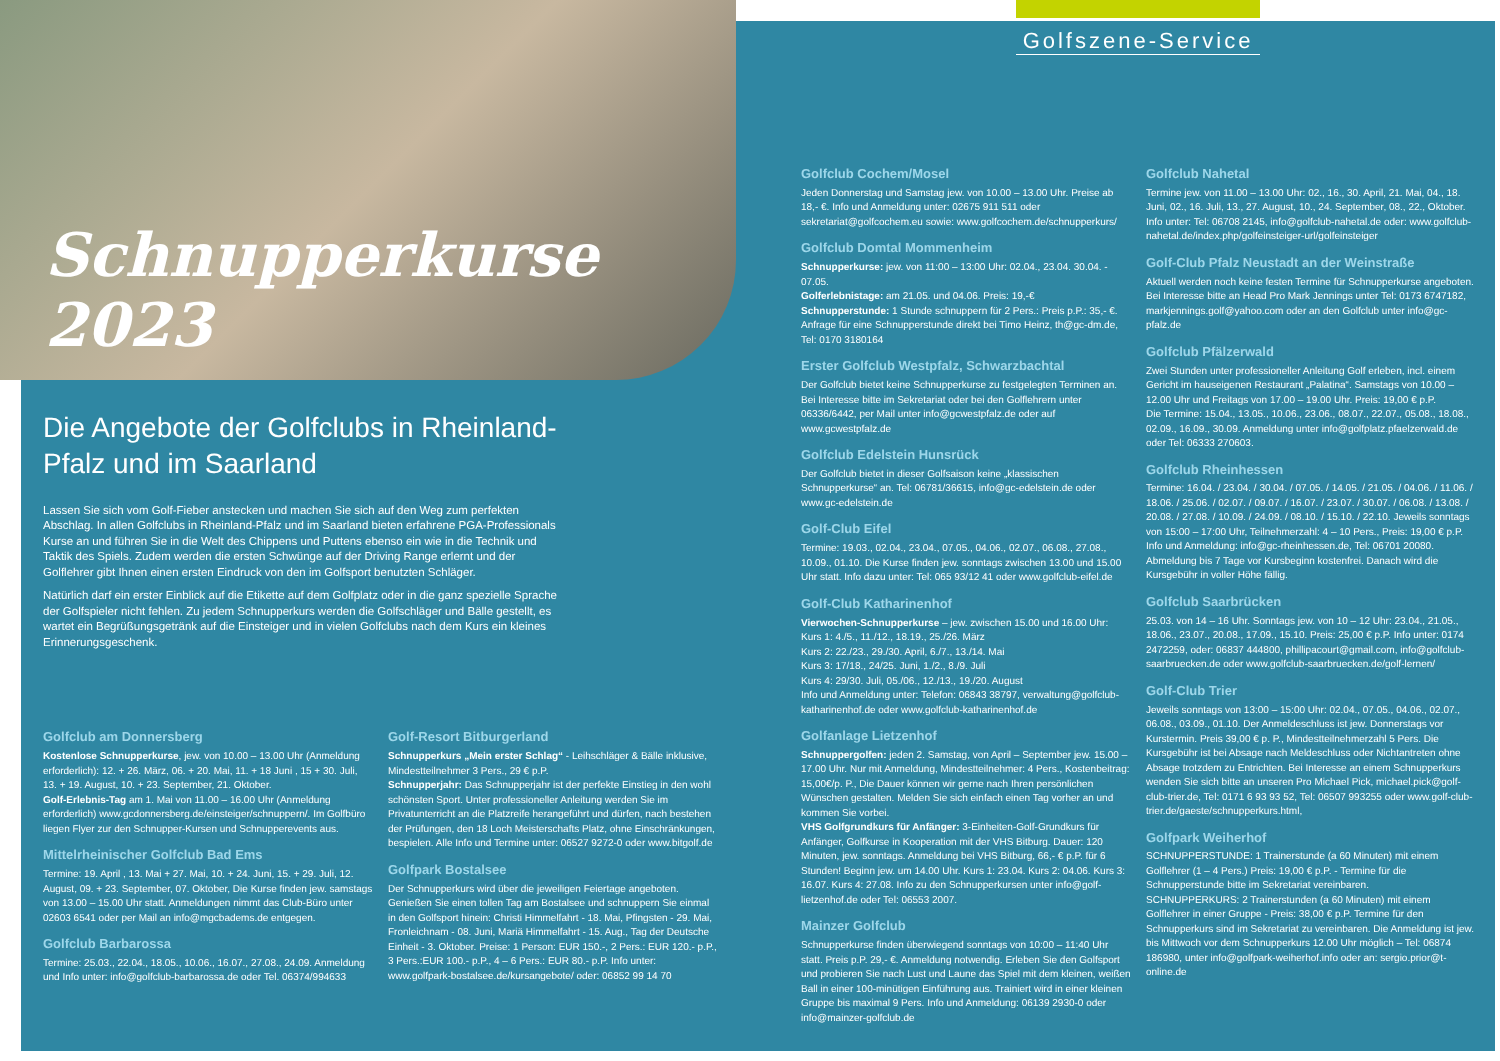Schnupperkurse 2023
Die Angebote der Golfclubs in Rheinland-Pfalz und im Saarland
Lassen Sie sich vom Golf-Fieber anstecken und machen Sie sich auf den Weg zum perfekten Abschlag. In allen Golfclubs in Rheinland-Pfalz und im Saarland bieten erfahrene PGA-Professionals Kurse an und führen Sie in die Welt des Chippens und Puttens ebenso ein wie in die Technik und Taktik des Spiels. Zudem werden die ersten Schwünge auf der Driving Range erlernt und der Golflehrer gibt Ihnen einen ersten Eindruck von den im Golfsport benutzten Schläger.
Natürlich darf ein erster Einblick auf die Etikette auf dem Golfplatz oder in die ganz spezielle Sprache der Golfspieler nicht fehlen. Zu jedem Schnupperkurs werden die Golfschläger und Bälle gestellt, es wartet ein Begrüßungsgetränk auf die Einsteiger und in vielen Golfclubs nach dem Kurs ein kleines Erinnerungsgeschenk.
Golfclub am Donnersberg
Kostenlose Schnupperkurse, jew. von 10.00 – 13.00 Uhr (Anmeldung erforderlich): 12. + 26. März, 06. + 20. Mai, 11. + 18 Juni , 15 + 30. Juli, 13. + 19. August, 10. + 23. September, 21. Oktober.
Golf-Erlebnis-Tag am 1. Mai von 11.00 – 16.00 Uhr (Anmeldung erforderlich) www.gcdonnersberg.de/einsteiger/schnuppern/. Im Golfbüro liegen Flyer zur den Schnupper-Kursen und Schnupperevents aus.
Mittelrheinischer Golfclub Bad Ems
Termine: 19. April , 13. Mai + 27. Mai, 10. + 24. Juni, 15. + 29. Juli, 12. August, 09. + 23. September, 07. Oktober, Die Kurse finden jew. samstags von 13.00 – 15.00 Uhr statt. Anmeldungen nimmt das Club-Büro unter 02603 6541 oder per Mail an info@mgcbadems.de entgegen.
Golfclub Barbarossa
Termine: 25.03., 22.04., 18.05., 10.06., 16.07., 27.08., 24.09. Anmeldung und Info unter: info@golfclub-barbarossa.de oder Tel. 06374/994633
Golf-Resort Bitburgerland
Schnupperkurs „Mein erster Schlag“ - Leihschläger & Bälle inklusive, Mindestteilnehmer 3 Pers., 29 € p.P.
Schnupperjahr: Das Schnupperjahr ist der perfekte Einstieg in den wohl schönsten Sport. Unter professioneller Anleitung werden Sie im Privatunterricht an die Platzreife herangeführt und dürfen, nach bestehen der Prüfungen, den 18 Loch Meisterschafts Platz, ohne Einschränkungen, bespielen. Alle Info und Termine unter: 06527 9272-0 oder www.bitgolf.de
Golfpark Bostalsee
Der Schnupperkurs wird über die jeweiligen Feiertage angeboten. Genießen Sie einen tollen Tag am Bostalsee und schnuppern Sie einmal in den Golfsport hinein: Christi Himmelfahrt - 18. Mai, Pfingsten - 29. Mai, Fronleichnam - 08. Juni, Mariä Himmelfahrt - 15. Aug., Tag der Deutsche Einheit - 3. Oktober. Preise: 1 Person: EUR 150.-, 2 Pers.: EUR 120.- p.P., 3 Pers.:EUR 100.- p.P., 4 – 6 Pers.: EUR 80.- p.P. Info unter: www.golfpark-bostalsee.de/kursangebote/ oder: 06852 99 14 70
Golfszene-Service
Golfclub Cochem/Mosel
Jeden Donnerstag und Samstag jew. von 10.00 – 13.00 Uhr. Preise ab 18,- €. Info und Anmeldung unter: 02675 911 511 oder sekretariat@golfcochem.eu sowie: www.golfcochem.de/schnupperkurs/
Golfclub Domtal Mommenheim
Schnupperkurse: jew. von 11:00 – 13:00 Uhr: 02.04., 23.04. 30.04. - 07.05.
Golferlebnistage: am 21.05. und 04.06. Preis: 19,-€
Schnupperstunde: 1 Stunde schnuppern für 2 Pers.: Preis p.P.: 35,- €.
Anfrage für eine Schnupperstunde direkt bei Timo Heinz, th@gc-dm.de, Tel: 0170 3180164
Erster Golfclub Westpfalz, Schwarzbachtal
Der Golfclub bietet keine Schnupperkurse zu festgelegten Terminen an. Bei Interesse bitte im Sekretariat oder bei den Golflehrern unter 06336/6442, per Mail unter info@gcwestpfalz.de oder auf www.gcwestpfalz.de
Golfclub Edelstein Hunsrück
Der Golfclub bietet in dieser Golfsaison keine „klassischen Schnupperkurse“ an. Tel: 06781/36615, info@gc-edelstein.de oder www.gc-edelstein.de
Golf-Club Eifel
Termine: 19.03., 02.04., 23.04., 07.05., 04.06., 02.07., 06.08., 27.08., 10.09., 01.10. Die Kurse finden jew. sonntags zwischen 13.00 und 15.00 Uhr statt. Info dazu unter: Tel: 065 93/12 41 oder www.golfclub-eifel.de
Golf-Club Katharinenhof
Vierwochen-Schnupperkurse – jew. zwischen 15.00 und 16.00 Uhr:
Kurs 1: 4./5., 11./12., 18.19., 25./26. März
Kurs 2: 22./23., 29./30. April, 6./7., 13./14. Mai
Kurs 3: 17/18., 24/25. Juni, 1./2., 8./9. Juli
Kurs 4: 29/30. Juli, 05./06., 12./13., 19./20. August
Info und Anmeldung unter: Telefon: 06843 38797, verwaltung@golfclub-katharinenhof.de oder www.golfclub-katharinenhof.de
Golfanlage Lietzenhof
Schnuppergolfen: jeden 2. Samstag, von April – September jew. 15.00 – 17.00 Uhr. Nur mit Anmeldung, Mindestteilnehmer: 4 Pers., Kostenbeitrag: 15,00€/p. P., Die Dauer können wir gerne nach Ihren persönlichen Wünschen gestalten. Melden Sie sich einfach einen Tag vorher an und kommen Sie vorbei.
VHS Golfgrundkurs für Anfänger: 3-Einheiten-Golf-Grundkurs für Anfänger, Golfkurse in Kooperation mit der VHS Bitburg. Dauer: 120 Minuten, jew. sonntags. Anmeldung bei VHS Bitburg, 66,- € p.P. für 6 Stunden! Beginn jew. um 14.00 Uhr. Kurs 1: 23.04. Kurs 2: 04.06. Kurs 3: 16.07. Kurs 4: 27.08. Info zu den Schnupperkursen unter info@golf-lietzenhof.de oder Tel: 06553 2007.
Mainzer Golfclub
Schnupperkurse finden überwiegend sonntags von 10:00 – 11:40 Uhr statt. Preis p.P. 29,- €. Anmeldung notwendig. Erleben Sie den Golfsport und probieren Sie nach Lust und Laune das Spiel mit dem kleinen, weißen Ball in einer 100-minütigen Einführung aus. Trainiert wird in einer kleinen Gruppe bis maximal 9 Pers. Info und Anmeldung: 06139 2930-0 oder info@mainzer-golfclub.de
Golfclub Nahetal
Termine jew. von 11.00 – 13.00 Uhr: 02., 16., 30. April, 21. Mai, 04., 18. Juni, 02., 16. Juli, 13., 27. August, 10., 24. September, 08., 22., Oktober.
Info unter: Tel: 06708 2145, info@golfclub-nahetal.de oder: www.golfclub-nahetal.de/index.php/golfeinsteiger-url/golfeinsteiger
Golf-Club Pfalz Neustadt an der Weinstraße
Aktuell werden noch keine festen Termine für Schnupperkurse angeboten. Bei Interesse bitte an Head Pro Mark Jennings unter Tel: 0173 6747182, markjennings.golf@yahoo.com oder an den Golfclub unter info@gc-pfalz.de
Golfclub Pfälzerwald
Zwei Stunden unter professioneller Anleitung Golf erleben, incl. einem Gericht im hauseigenen Restaurant „Palatina“. Samstags von 10.00 – 12.00 Uhr und Freitags von 17.00 – 19.00 Uhr. Preis: 19,00 € p.P.
Die Termine: 15.04., 13.05., 10.06., 23.06., 08.07., 22.07., 05.08., 18.08., 02.09., 16.09., 30.09. Anmeldung unter info@golfplatz.pfaelzerwald.de oder Tel: 06333 270603.
Golfclub Rheinhessen
Termine: 16.04. / 23.04. / 30.04. / 07.05. / 14.05. / 21.05. / 04.06. / 11.06. / 18.06. / 25.06. / 02.07. / 09.07. / 16.07. / 23.07. / 30.07. / 06.08. / 13.08. / 20.08. / 27.08. / 10.09. / 24.09. / 08.10. / 15.10. / 22.10. Jeweils sonntags von 15:00 – 17:00 Uhr, Teilnehmerzahl: 4 – 10 Pers., Preis: 19,00 € p.P.
Info und Anmeldung: info@gc-rheinhessen.de, Tel: 06701 20080. Abmeldung bis 7 Tage vor Kursbeginn kostenfrei. Danach wird die Kursgebühr in voller Höhe fällig.
Golfclub Saarbrücken
25.03. von 14 – 16 Uhr. Sonntags jew. von 10 – 12 Uhr: 23.04., 21.05., 18.06., 23.07., 20.08., 17.09., 15.10. Preis: 25,00 € p.P. Info unter: 0174 2472259, oder: 06837 444800, phillipacourt@gmail.com, info@golfclub-saarbruecken.de oder www.golfclub-saarbruecken.de/golf-lernen/
Golf-Club Trier
Jeweils sonntags von 13:00 – 15:00 Uhr: 02.04., 07.05., 04.06., 02.07., 06.08., 03.09., 01.10. Der Anmeldeschluss ist jew. Donnerstags vor Kurstermin. Preis 39,00 € p. P., Mindestteilnehmerzahl 5 Pers. Die Kursgebühr ist bei Absage nach Meldeschluss oder Nichtantreten ohne Absage trotzdem zu Entrichten. Bei Interesse an einem Schnupperkurs wenden Sie sich bitte an unseren Pro Michael Pick, michael.pick@golf-club-trier.de, Tel: 0171 6 93 93 52, Tel: 06507 993255 oder www.golf-club-trier.de/gaeste/schnupperkurs.html,
Golfpark Weiherhof
SCHNUPPERSTUNDE: 1 Trainerstunde (a 60 Minuten) mit einem Golflehrer (1 – 4 Pers.) Preis: 19,00 € p.P. - Termine für die Schnupperstunde bitte im Sekretariat vereinbaren.
SCHNUPPERKURS: 2 Trainerstunden (a 60 Minuten) mit einem Golflehrer in einer Gruppe - Preis: 38,00 € p.P. Termine für den Schnupperkurs sind im Sekretariat zu vereinbaren. Die Anmeldung ist jew. bis Mittwoch vor dem Schnupperkurs 12.00 Uhr möglich – Tel: 06874 186980, unter info@golfpark-weiherhof.info oder an: sergio.prior@t-online.de